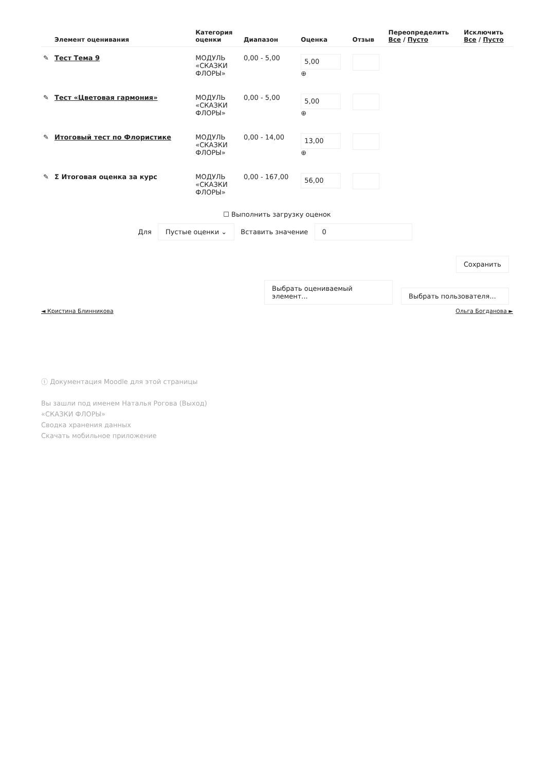| | Элемент оценивания | Категория оценки | Диапазон | Оценка | Отзыв | Переопределить Все / Пусто | Исключить Все / Пусто |
| --- | --- | --- | --- | --- | --- | --- | --- |
| ✎ | Тест Тема 9 | МОДУЛЬ «СКАЗКИ ФЛОРЫ» | 0,00 - 5,00 | 5,00 ⊕ | | | |
| ✎ | Тест «Цветовая гармония» | МОДУЛЬ «СКАЗКИ ФЛОРЫ» | 0,00 - 5,00 | 5,00 ⊕ | | | |
| ✎ | Итоговый тест по Флористике | МОДУЛЬ «СКАЗКИ ФЛОРЫ» | 0,00 - 14,00 | 13,00 ⊕ | | | |
| ✎ | Σ Итоговая оценка за курс | МОДУЛЬ «СКАЗКИ ФЛОРЫ» | 0,00 - 167,00 | 56,00 | | | |
☐ Выполнить загрузку оценок
Для Пустые оценки ⌄ Вставить значение 0
Сохранить
Выбрать оцениваемый элемент... Выбрать пользователя...
◄ Кристина Блинникова Ольга Богданова ►
ⓘ Документация Moodle для этой страницы
Вы зашли под именем Наталья Рогова (Выход)
«СКАЗКИ ФЛОРЫ»
Сводка хранения данных
Скачать мобильное приложение